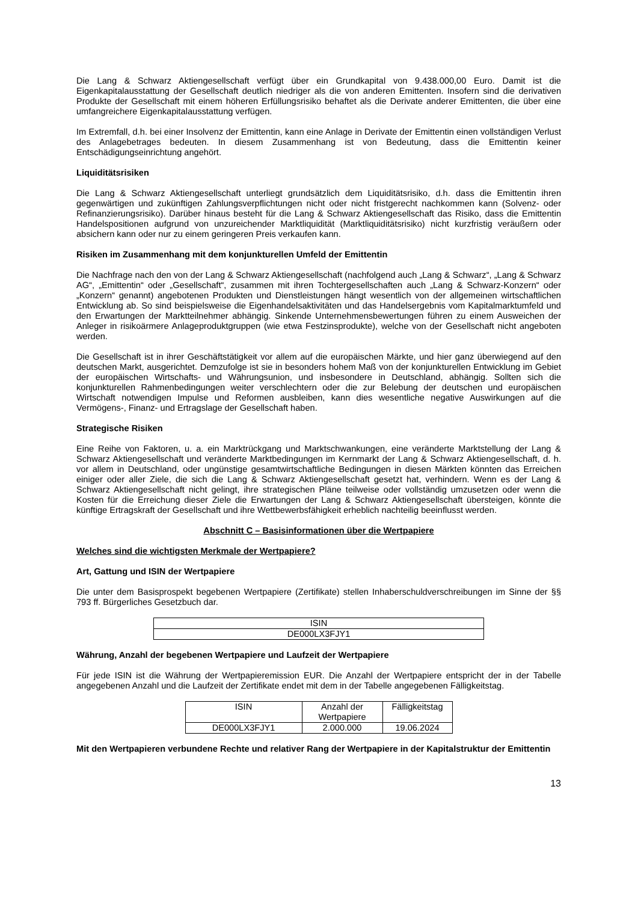Die Lang & Schwarz Aktiengesellschaft verfügt über ein Grundkapital von 9.438.000,00 Euro. Damit ist die Eigenkapitalausstattung der Gesellschaft deutlich niedriger als die von anderen Emittenten. Insofern sind die derivativen Produkte der Gesellschaft mit einem höheren Erfüllungsrisiko behaftet als die Derivate anderer Emittenten, die über eine umfangreichere Eigenkapitalausstattung verfügen.
Im Extremfall, d.h. bei einer Insolvenz der Emittentin, kann eine Anlage in Derivate der Emittentin einen vollständigen Verlust des Anlagebetrages bedeuten. In diesem Zusammenhang ist von Bedeutung, dass die Emittentin keiner Entschädigungseinrichtung angehört.
Liquiditätsrisiken
Die Lang & Schwarz Aktiengesellschaft unterliegt grundsätzlich dem Liquiditätsrisiko, d.h. dass die Emittentin ihren gegenwärtigen und zukünftigen Zahlungsverpflichtungen nicht oder nicht fristgerecht nachkommen kann (Solvenz- oder Refinanzierungsrisiko). Darüber hinaus besteht für die Lang & Schwarz Aktiengesellschaft das Risiko, dass die Emittentin Handelspositionen aufgrund von unzureichender Marktliquidität (Marktliquiditätsrisiko) nicht kurzfristig veräußern oder absichern kann oder nur zu einem geringeren Preis verkaufen kann.
Risiken im Zusammenhang mit dem konjunkturellen Umfeld der Emittentin
Die Nachfrage nach den von der Lang & Schwarz Aktiengesellschaft (nachfolgend auch „Lang & Schwarz“, „Lang & Schwarz AG“, „Emittentin“ oder „Gesellschaft“, zusammen mit ihren Tochtergesellschaften auch „Lang & Schwarz-Konzern“ oder „Konzern“ genannt) angebotenen Produkten und Dienstleistungen hängt wesentlich von der allgemeinen wirtschaftlichen Entwicklung ab. So sind beispielsweise die Eigenhandelsaktivitäten und das Handelsergebnis vom Kapitalmarktumfeld und den Erwartungen der Marktteilnehmer abhängig. Sinkende Unternehmensbewertungen führen zu einem Ausweichen der Anleger in risikoärmere Anlageproduktgruppen (wie etwa Festzinsprodukte), welche von der Gesellschaft nicht angeboten werden.
Die Gesellschaft ist in ihrer Geschäftstätigkeit vor allem auf die europäischen Märkte, und hier ganz überwiegend auf den deutschen Markt, ausgerichtet. Demzufolge ist sie in besonders hohem Maß von der konjunkturellen Entwicklung im Gebiet der europäischen Wirtschafts- und Währungsunion, und insbesondere in Deutschland, abhängig. Sollten sich die konjunkturellen Rahmenbedingungen weiter verschlechtern oder die zur Belebung der deutschen und europäischen Wirtschaft notwendigen Impulse und Reformen ausbleiben, kann dies wesentliche negative Auswirkungen auf die Vermögens-, Finanz- und Ertragslage der Gesellschaft haben.
Strategische Risiken
Eine Reihe von Faktoren, u. a. ein Marktrückgang und Marktschwankungen, eine veränderte Marktstellung der Lang & Schwarz Aktiengesellschaft und veränderte Marktbedingungen im Kernmarkt der Lang & Schwarz Aktiengesellschaft, d. h. vor allem in Deutschland, oder ungünstige gesamtwirtschaftliche Bedingungen in diesen Märkten könnten das Erreichen einiger oder aller Ziele, die sich die Lang & Schwarz Aktiengesellschaft gesetzt hat, verhindern. Wenn es der Lang & Schwarz Aktiengesellschaft nicht gelingt, ihre strategischen Pläne teilweise oder vollständig umzusetzen oder wenn die Kosten für die Erreichung dieser Ziele die Erwartungen der Lang & Schwarz Aktiengesellschaft übersteigen, könnte die künftige Ertragskraft der Gesellschaft und ihre Wettbewerbsfähigkeit erheblich nachteilig beeinflusst werden.
Abschnitt C – Basisinformationen über die Wertpapiere
Welches sind die wichtigsten Merkmale der Wertpapiere?
Art, Gattung und ISIN der Wertpapiere
Die unter dem Basisprospekt begebenen Wertpapiere (Zertifikate) stellen Inhaberschuldverschreibungen im Sinne der §§ 793 ff. Bürgerliches Gesetzbuch dar.
| ISIN |
| DE000LX3FJY1 |
Währung, Anzahl der begebenen Wertpapiere und Laufzeit der Wertpapiere
Für jede ISIN ist die Währung der Wertpapieremission EUR. Die Anzahl der Wertpapiere entspricht der in der Tabelle angegebenen Anzahl und die Laufzeit der Zertifikate endet mit dem in der Tabelle angegebenen Fälligkeitstag.
| ISIN | Anzahl der Wertpapiere | Fälligkeitstag |
| DE000LX3FJY1 | 2.000.000 | 19.06.2024 |
Mit den Wertpapieren verbundene Rechte und relativer Rang der Wertpapiere in der Kapitalstruktur der Emittentin
13